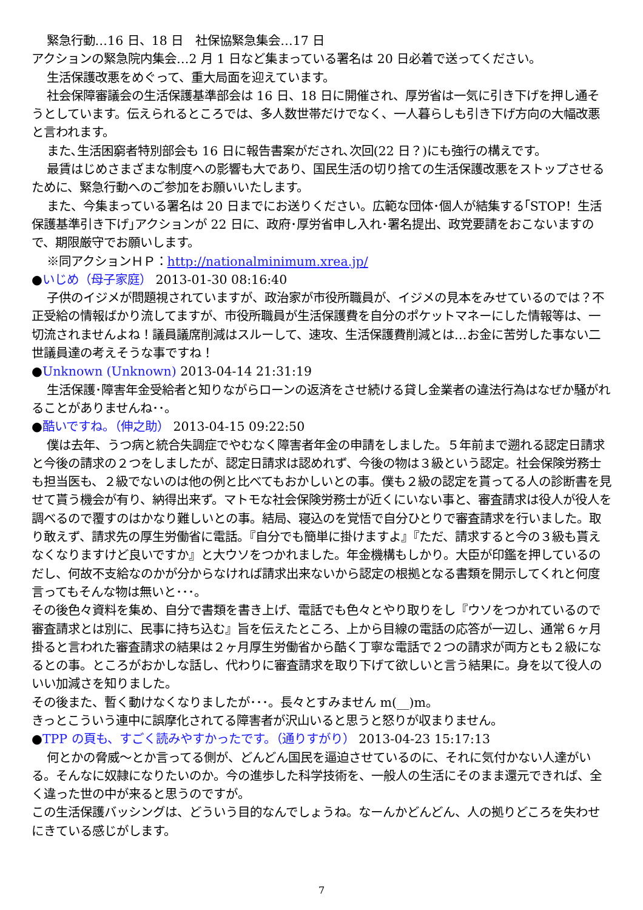緊急行動…16 日、18 日　社保協緊急集会…17 日
アクションの緊急院内集会…2 月 1 日など集まっている署名は 20 日必着で送ってください。
生活保護改悪をめぐって、重大局面を迎えています。
社会保障審議会の生活保護基準部会は 16 日、18 日に開催され、厚労省は一気に引き下げを押し通そうとしています。伝えられるところでは、多人数世帯だけでなく、一人暮らしも引き下げ方向の大幅改悪と言われます。
また､生活困窮者特別部会も 16 日に報告書案がだされ､次回(22 日？)にも強行の構えです。
最賃はじめさまざまな制度への影響も大であり、国民生活の切り捨ての生活保護改悪をストップさせるために、緊急行動へのご参加をお願いいたします。
また、今集まっている署名は 20 日までにお送りください。広範な団体･個人が結集する｢STOP！生活保護基準引き下げ｣アクションが 22 日に、政府･厚労省申し入れ･署名提出、政党要請をおこないますので、期限厳守でお願いします。
※同アクションＨＰ：http://nationalminimum.xrea.jp/
●いじめ（母子家庭） 2013-01-30 08:16:40
子供のイジメが問題視されていますが、政治家が市役所職員が、イジメの見本をみせているのでは？不正受給の情報ばかり流してますが、市役所職員が生活保護費を自分のポケットマネーにした情報等は、一切流されませんよね！議員議席削減はスルーして、速攻、生活保護費削減とは…お金に苦労した事ない二世議員達の考えそうな事ですね！
●Unknown (Unknown) 2013-04-14 21:31:19
生活保護･障害年金受給者と知りながらローンの返済をさせ続ける貸し金業者の違法行為はなぜか騒がれることがありませんね･･。
●酷いですね。（伸之助） 2013-04-15 09:22:50
僕は去年、うつ病と統合失調症でやむなく障害者年金の申請をしました。５年前まで遡れる認定日請求と今後の請求の２つをしましたが、認定日請求は認めれず、今後の物は３級という認定。社会保険労務士も担当医も、２級でないのは他の例と比べてもおかしいとの事。僕も２級の認定を貰ってる人の診断書を見せて貰う機会が有り、納得出来ず。マトモな社会保険労務士が近くにいない事と、審査請求は役人が役人を調べるので覆すのはかなり難しいとの事。結局、寝込のを覚悟で自分ひとりで審査請求を行いました。取り敢えず、請求先の厚生労働省に電話。『自分でも簡単に掛けますよ』『ただ、請求すると今の３級も貰えなくなりますけど良いですか』と大ウソをつかれました。年金機構もしかり。大臣が印鑑を押しているのだし、何故不支給なのかが分からなければ請求出来ないから認定の根拠となる書類を開示してくれと何度言ってもそんな物は無いと･･･。
その後色々資料を集め、自分で書類を書き上げ、電話でも色々とやり取りをし『ウソをつかれているので審査請求とは別に、民事に持ち込む』旨を伝えたところ、上から目線の電話の応答が一辺し、通常６ヶ月掛ると言われた審査請求の結果は２ヶ月厚生労働省から酷く丁寧な電話で２つの請求が両方とも２級になるとの事。ところがおかしな話し、代わりに審査請求を取り下げて欲しいと言う結果に。身を以て役人のいい加減さを知りました。
その後また、暫く動けなくなりましたが･･･。長々とすみません m(__)m。
きっとこういう連中に誤摩化されてる障害者が沢山いると思うと怒りが収まりません。
●TPP の頁も、すごく読みやすかったです。（通りすがり） 2013-04-23 15:17:13
何とかの脅威～とか言ってる側が、どんどん国民を逼迫させているのに、それに気付かない人達がいる。そんなに奴隷になりたいのか。今の進歩した科学技術を、一般人の生活にそのまま還元できれば、全く違った世の中が来ると思うのですが。
この生活保護バッシングは、どういう目的なんでしょうね。なーんかどんどん、人の拠りどころを失わせにきている感じがします。
7